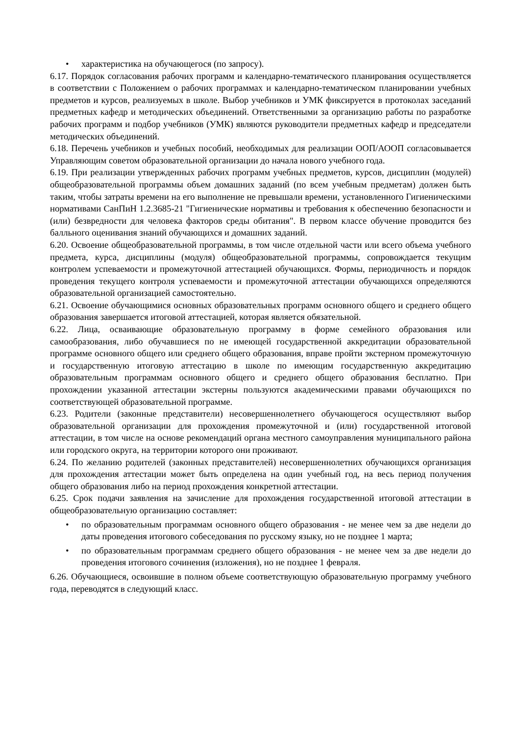• характеристика на обучающегося (по запросу).
6.17. Порядок согласования рабочих программ и календарно-тематического планирования осуществляется в соответствии с Положением о рабочих программах и календарно-тематическом планировании учебных предметов и курсов, реализуемых в школе. Выбор учебников и УМК фиксируется в протоколах заседаний предметных кафедр и методических объединений. Ответственными за организацию работы по разработке рабочих программ и подбор учебников (УМК) являются руководители предметных кафедр и председатели методических объединений.
6.18. Перечень учебников и учебных пособий, необходимых для реализации ООП/АООП согласовывается Управляющим советом образовательной организации до начала нового учебного года.
6.19. При реализации утвержденных рабочих программ учебных предметов, курсов, дисциплин (модулей) общеобразовательной программы объем домашних заданий (по всем учебным предметам) должен быть таким, чтобы затраты времени на его выполнение не превышали времени, установленного Гигиеническими нормативами СанПиН 1.2.3685-21 "Гигиенические нормативы и требования к обеспечению безопасности и (или) безвредности для человека факторов среды обитания". В первом классе обучение проводится без балльного оценивания знаний обучающихся и домашних заданий.
6.20. Освоение общеобразовательной программы, в том числе отдельной части или всего объема учебного предмета, курса, дисциплины (модуля) общеобразовательной программы, сопровождается текущим контролем успеваемости и промежуточной аттестацией обучающихся. Формы, периодичность и порядок проведения текущего контроля успеваемости и промежуточной аттестации обучающихся определяются образовательной организацией самостоятельно.
6.21. Освоение обучающимися основных образовательных программ основного общего и среднего общего образования завершается итоговой аттестацией, которая является обязательной.
6.22. Лица, осваивающие образовательную программу в форме семейного образования или самообразования, либо обучавшиеся по не имеющей государственной аккредитации образовательной программе основного общего или среднего общего образования, вправе пройти экстерном промежуточную и государственную итоговую аттестацию в школе по имеющим государственную аккредитацию образовательным программам основного общего и среднего общего образования бесплатно. При прохождении указанной аттестации экстерны пользуются академическими правами обучающихся по соответствующей образовательной программе.
6.23. Родители (законные представители) несовершеннолетнего обучающегося осуществляют выбор образовательной организации для прохождения промежуточной и (или) государственной итоговой аттестации, в том числе на основе рекомендаций органа местного самоуправления муниципального района или городского округа, на территории которого они проживают.
6.24. По желанию родителей (законных представителей) несовершеннолетних обучающихся организация для прохождения аттестации может быть определена на один учебный год, на весь период получения общего образования либо на период прохождения конкретной аттестации.
6.25. Срок подачи заявления на зачисление для прохождения государственной итоговой аттестации в общеобразовательную организацию составляет:
• по образовательным программам основного общего образования - не менее чем за две недели до даты проведения итогового собеседования по русскому языку, но не позднее 1 марта;
• по образовательным программам среднего общего образования - не менее чем за две недели до проведения итогового сочинения (изложения), но не позднее 1 февраля.
6.26. Обучающиеся, освоившие в полном объеме соответствующую образовательную программу учебного года, переводятся в следующий класс.